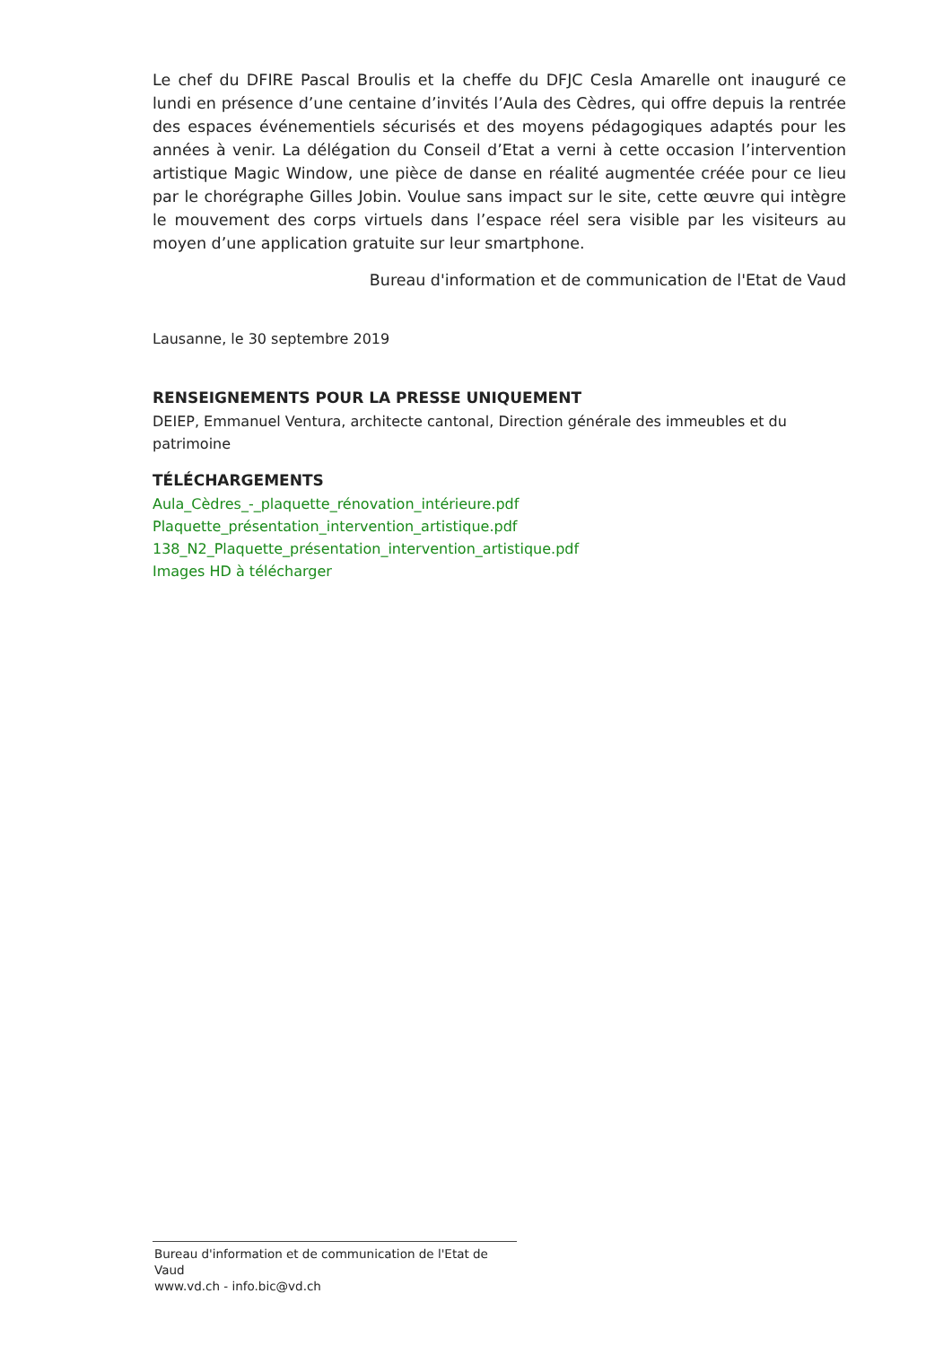Le chef du DFIRE Pascal Broulis et la cheffe du DFJC Cesla Amarelle ont inauguré ce lundi en présence d’une centaine d’invités l’Aula des Cèdres, qui offre depuis la rentrée des espaces événementiels sécurisés et des moyens pédagogiques adaptés pour les années à venir. La délégation du Conseil d’Etat a verni à cette occasion l’intervention artistique Magic Window, une pièce de danse en réalité augmentée créée pour ce lieu par le chorégraphe Gilles Jobin. Voulue sans impact sur le site, cette œuvre qui intègre le mouvement des corps virtuels dans l’espace réel sera visible par les visiteurs au moyen d’une application gratuite sur leur smartphone.
Bureau d'information et de communication de l'Etat de Vaud
Lausanne, le 30 septembre 2019
RENSEIGNEMENTS POUR LA PRESSE UNIQUEMENT
DEIEP, Emmanuel Ventura, architecte cantonal, Direction générale des immeubles et du patrimoine
TÉLÉCHARGEMENTS
Aula_Cèdres_-_plaquette_rénovation_intérieure.pdf
Plaquette_présentation_intervention_artistique.pdf
138_N2_Plaquette_présentation_intervention_artistique.pdf
Images HD à télécharger
Bureau d'information et de communication de l'Etat de Vaud
www.vd.ch - info.bic@vd.ch